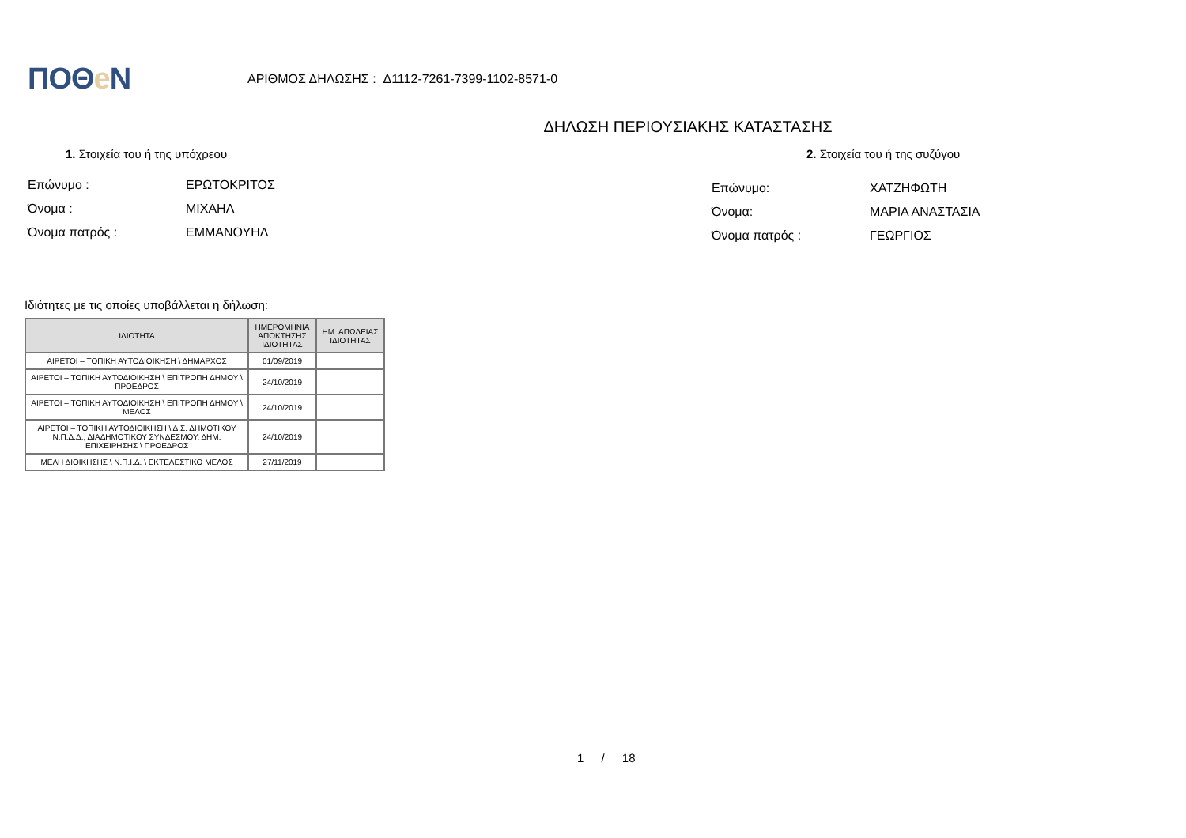ΠΟΘe Ν
ΑΡΙΘΜΟΣ ΔΗΛΩΣΗΣ : Δ1112-7261-7399-1102-8571-0
ΔΗΛΩΣΗ ΠΕΡΙΟΥΣΙΑΚΗΣ ΚΑΤΑΣΤΑΣΗΣ
1. Στοιχεία του ή της υπόχρεου
Επώνυμο : ΕΡΩΤΟΚΡΙΤΟΣ
Όνομα : ΜΙΧΑΗΛ
Όνομα πατρός : ΕΜΜΑΝΟΥΗΛ
2. Στοιχεία του ή της συζύγου
Επώνυμο: ΧΑΤΖΗΦΩΤΗ
Όνομα: ΜΑΡΙΑ ΑΝΑΣΤΑΣΙΑ
Όνομα πατρός : ΓΕΩΡΓΙΟΣ
Ιδιότητες με τις οποίες υποβάλλεται η δήλωση:
| ΙΔΙΟΤΗΤΑ | ΗΜΕΡΟΜΗΝΙΑ ΑΠΟΚΤΗΣΗΣ ΙΔΙΟΤΗΤΑΣ | ΗΜ. ΑΠΩΛΕΙΑΣ ΙΔΙΟΤΗΤΑΣ |
| --- | --- | --- |
| ΑΙΡΕΤΟΙ – ΤΟΠΙΚΗ ΑΥΤΟΔΙΟΙΚΗΣΗ \ ΔΗΜΑΡΧΟΣ | 01/09/2019 | |
| ΑΙΡΕΤΟΙ – ΤΟΠΙΚΗ ΑΥΤΟΔΙΟΙΚΗΣΗ \ ΕΠΙΤΡΟΠΗ ΔΗΜΟΥ \ ΠΡΟΕΔΡΟΣ | 24/10/2019 | |
| ΑΙΡΕΤΟΙ – ΤΟΠΙΚΗ ΑΥΤΟΔΙΟΙΚΗΣΗ \ ΕΠΙΤΡΟΠΗ ΔΗΜΟΥ \ ΜΕΛΟΣ | 24/10/2019 | |
| ΑΙΡΕΤΟΙ – ΤΟΠΙΚΗ ΑΥΤΟΔΙΟΙΚΗΣΗ \ Δ.Σ. ΔΗΜΟΤΙΚΟΥ Ν.Π.Δ.Δ., ΔΙΑΔΗΜΟΤΙΚΟΥ ΣΥΝΔΕΣΜΟΥ, ΔΗΜ. ΕΠΙΧΕΙΡΗΣΗΣ \ ΠΡΟΕΔΡΟΣ | 24/10/2019 | |
| ΜΕΛΗ ΔΙΟΙΚΗΣΗΣ \ Ν.Π.Ι.Δ. \ ΕΚΤΕΛΕΣΤΙΚΟ ΜΕΛΟΣ | 27/11/2019 | |
1 / 18